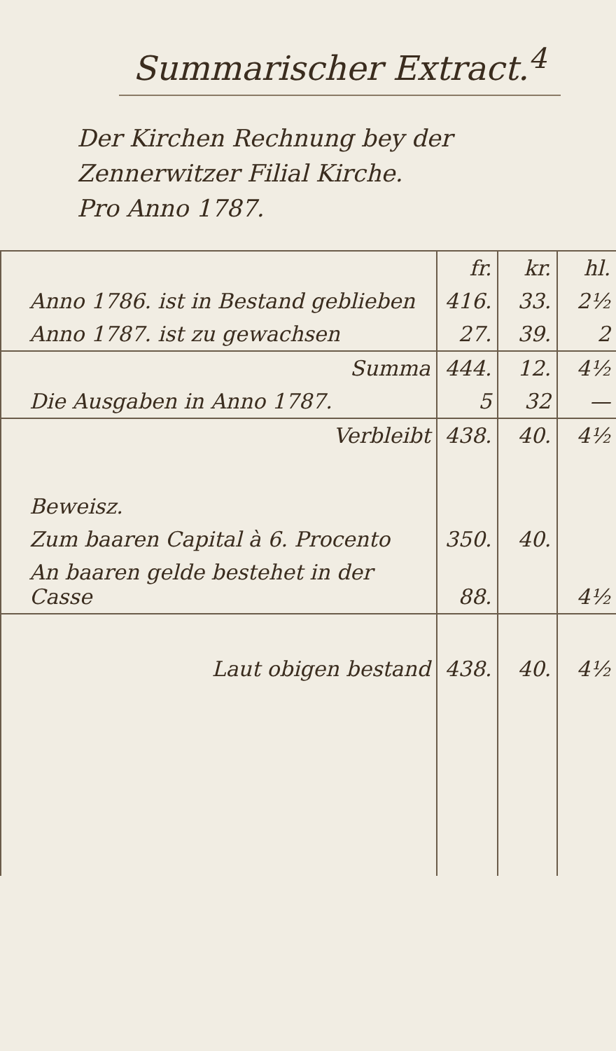Summarischer Extract.<sup>4</sup>
Der Kirchen Rechnung bey der
Zennerwitzer Filial Kirche.
Pro Anno 1787.
| | fr. | kr. | hl. |
| Anno 1786. ist in Bestand geblieben | 416. | 33. | 2½ |
| Anno 1787. ist zu gewachsen | 27. | 39. | 2 |
| Summa | 444. | 12. | 4½ |
| Die Ausgaben in Anno 1787. | 5 | 32 | — |
| Verbleibt | 438. | 40. | 4½ |
| Beweisz. | | | |
| Zum baaren Capital à 6. Procento | 350. | 40. | |
| An baaren gelde bestehet in der Casse | 88. | | 4½ |
| Laut obigen bestand | 438. | 40. | 4½ |